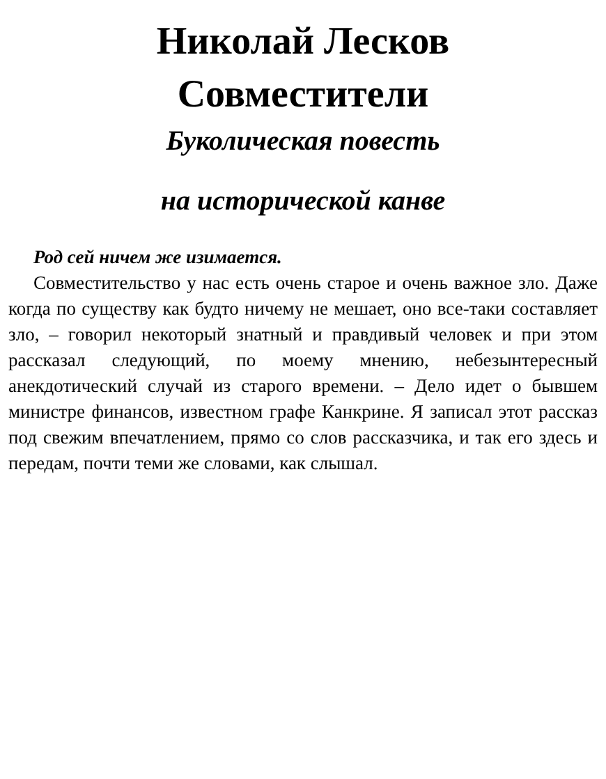Николай Лесков
Совместители
Буколическая повесть
на исторической канве
Род сей ничем же изимается.
Совместительство у нас есть очень старое и очень важное зло. Даже когда по существу как будто ничему не мешает, оно все-таки составляет зло, – говорил некоторый знатный и правдивый человек и при этом рассказал следующий, по моему мнению, небезынтересный анекдотический случай из старого времени. – Дело идет о бывшем министре финансов, известном графе Канкрине. Я записал этот рассказ под свежим впечатлением, прямо со слов рассказчика, и так его здесь и передам, почти теми же словами, как слышал.